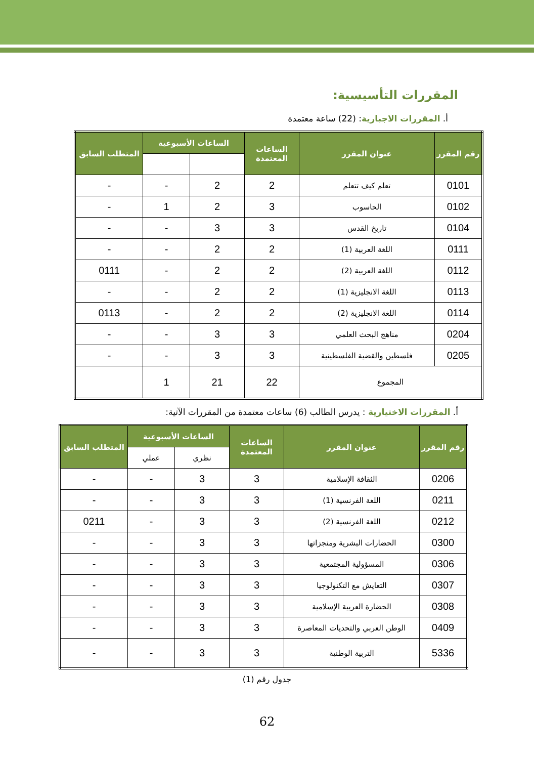المقررات التأسيسية:
أ. المقررات الاجبارية: (22) ساعة معتمدة
| رقم المقرر | عنوان المقرر | الساعات المعتمدة | الساعات الأسبوعية | | المتطلب السابق |
| --- | --- | --- | --- | --- | --- |
| 0101 | تعلم كيف تتعلم | 2 | 2 | - | - |
| 0102 | الحاسوب | 3 | 2 | 1 | - |
| 0104 | تاريخ القدس | 3 | 3 | - | - |
| 0111 | اللغة العربية (1) | 2 | 2 | - | - |
| 0112 | اللغة العربية (2) | 2 | 2 | - | 0111 |
| 0113 | اللغة الانجليزية (1) | 2 | 2 | - | - |
| 0114 | اللغة الانجليزية (2) | 2 | 2 | - | 0113 |
| 0204 | مناهج البحث العلمي | 3 | 3 | - | - |
| 0205 | فلسطين والقضية الفلسطينية | 3 | 3 | - | - |
| المجموع | | 22 | 21 | 1 | |
أ. المقررات الاختيارية : يدرس الطالب (6) ساعات معتمدة من المقررات الآتية:
| رقم المقرر | عنوان المقرر | الساعات المعتمدة | الساعات الأسبوعية | | المتطلب السابق |
| --- | --- | --- | --- | --- | --- |
| | | | نظري | عملي | |
| 0206 | الثقافة الإسلامية | 3 | 3 | - | - |
| 0211 | اللغة الفرنسية (1) | 3 | 3 | - | - |
| 0212 | اللغة الفرنسية (2) | 3 | 3 | - | 0211 |
| 0300 | الحضارات البشرية ومنجزاتها | 3 | 3 | - | - |
| 0306 | المسؤولية المجتمعية | 3 | 3 | - | - |
| 0307 | التعايش مع التكنولوجيا | 3 | 3 | - | - |
| 0308 | الحضارة العربية الإسلامية | 3 | 3 | - | - |
| 0409 | الوطن العربي والتحديات المعاصرة | 3 | 3 | - | - |
| 5336 | التربية الوطنية | 3 | 3 | - | - |
جدول رقم (1)
62